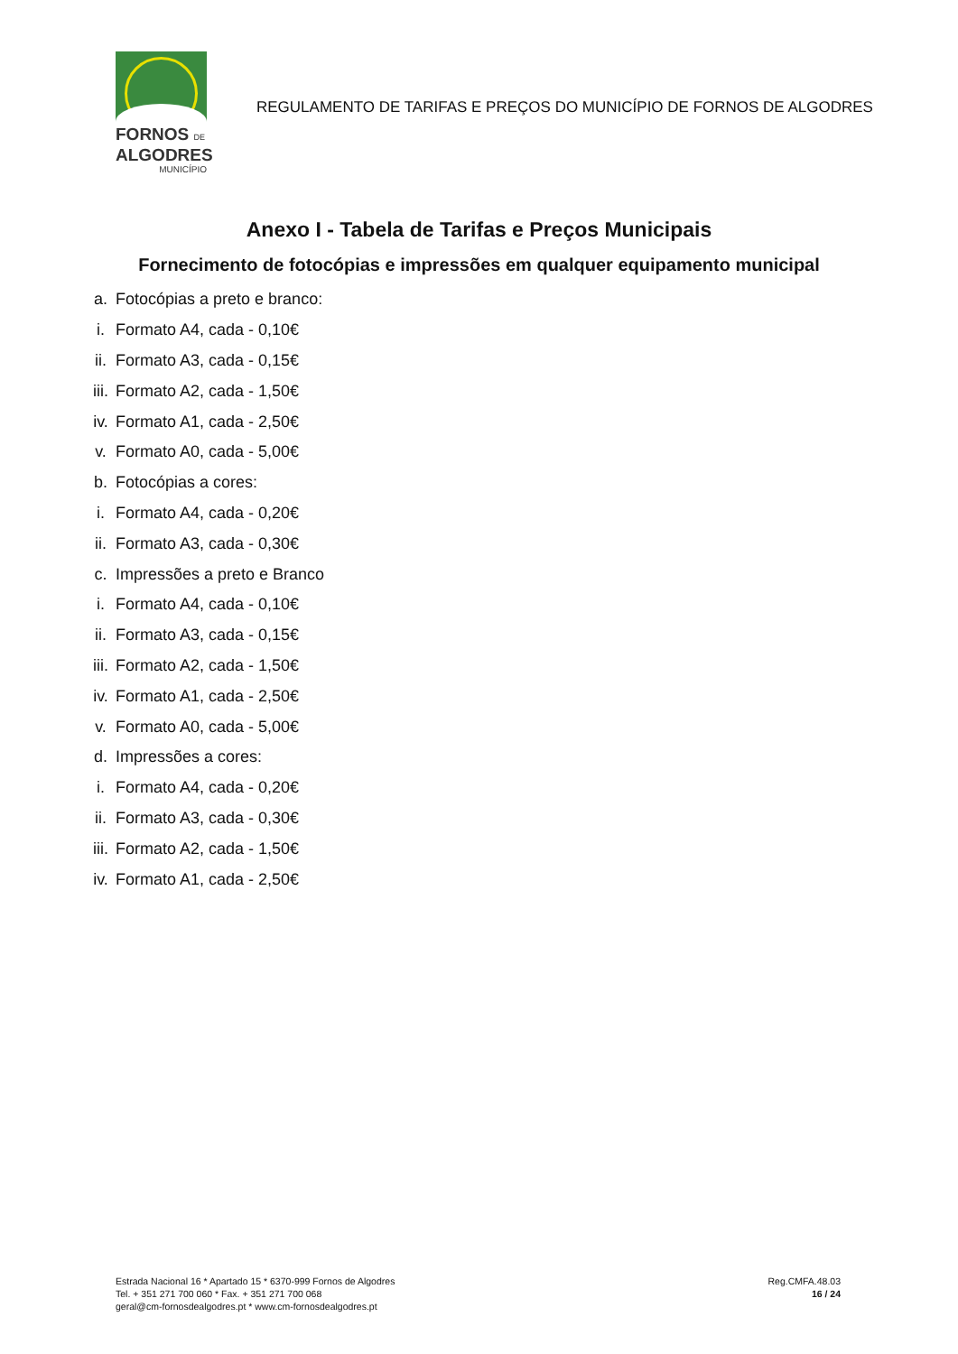FORNOS DE
ALGODRES
MUNICÍPIO
REGULAMENTO DE TARIFAS E PREÇOS DO MUNICÍPIO DE FORNOS DE ALGODRES
Anexo I - Tabela de Tarifas e Preços Municipais
Fornecimento de fotocópias e impressões em qualquer equipamento municipal
a. Fotocópias a preto e branco:
i. Formato A4, cada - 0,10€
ii. Formato A3, cada - 0,15€
iii. Formato A2, cada - 1,50€
iv. Formato A1, cada - 2,50€
v. Formato A0, cada - 5,00€
b. Fotocópias a cores:
i. Formato A4, cada - 0,20€
ii. Formato A3, cada - 0,30€
c. Impressões a preto e Branco
i. Formato A4, cada - 0,10€
ii. Formato A3, cada - 0,15€
iii. Formato A2, cada - 1,50€
iv. Formato A1, cada - 2,50€
v. Formato A0, cada - 5,00€
d. Impressões a cores:
i. Formato A4, cada - 0,20€
ii. Formato A3, cada - 0,30€
iii. Formato A2, cada - 1,50€
iv. Formato A1, cada - 2,50€
Estrada Nacional 16 * Apartado 15 * 6370-999 Fornos de Algodres
Tel. + 351 271 700 060 * Fax. + 351 271 700 068
geral@cm-fornosdealgodres.pt * www.cm-fornosdealgodres.pt
Reg.CMFA.48.03
16 / 24